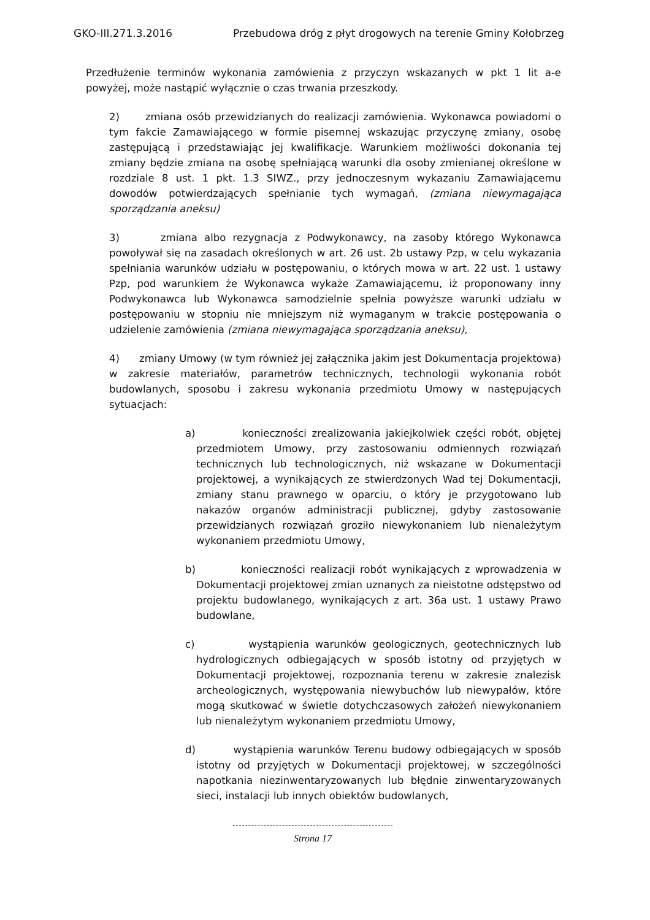GKO-III.271.3.2016 Przebudowa dróg z płyt drogowych na terenie Gminy Kołobrzeg
Przedłużenie terminów wykonania zamówienia z przyczyn wskazanych w pkt 1 lit a-e powyżej, może nastąpić wyłącznie o czas trwania przeszkody.
2) zmiana osób przewidzianych do realizacji zamówienia. Wykonawca powiadomi o tym fakcie Zamawiającego w formie pisemnej wskazując przyczynę zmiany, osobę zastępującą i przedstawiając jej kwalifikacje. Warunkiem możliwości dokonania tej zmiany będzie zmiana na osobę spełniającą warunki dla osoby zmienianej określone w rozdziale 8 ust. 1 pkt. 1.3 SIWZ., przy jednoczesnym wykazaniu Zamawiającemu dowodów potwierdzających spełnianie tych wymagań, (zmiana niewymagająca sporządzania aneksu)
3) zmiana albo rezygnacja z Podwykonawcy, na zasoby którego Wykonawca powoływał się na zasadach określonych w art. 26 ust. 2b ustawy Pzp, w celu wykazania spełniania warunków udziału w postępowaniu, o których mowa w art. 22 ust. 1 ustawy Pzp, pod warunkiem że Wykonawca wykaże Zamawiającemu, iż proponowany inny Podwykonawca lub Wykonawca samodzielnie spełnia powyższe warunki udziału w postępowaniu w stopniu nie mniejszym niż wymaganym w trakcie postępowania o udzielenie zamówienia (zmiana niewymagająca sporządzania aneksu),
4) zmiany Umowy (w tym również jej załącznika jakim jest Dokumentacja projektowa) w zakresie materiałów, parametrów technicznych, technologii wykonania robót budowlanych, sposobu i zakresu wykonania przedmiotu Umowy w następujących sytuacjach:
a) konieczności zrealizowania jakiejkolwiek części robót, objętej przedmiotem Umowy, przy zastosowaniu odmiennych rozwiązań technicznych lub technologicznych, niż wskazane w Dokumentacji projektowej, a wynikających ze stwierdzonych Wad tej Dokumentacji, zmiany stanu prawnego w oparciu, o który je przygotowano lub nakazów organów administracji publicznej, gdyby zastosowanie przewidzianych rozwiązań groziło niewykonaniem lub nienależytym wykonaniem przedmiotu Umowy,
b) konieczności realizacji robót wynikających z wprowadzenia w Dokumentacji projektowej zmian uznanych za nieistotne odstępstwo od projektu budowlanego, wynikających z art. 36a ust. 1 ustawy Prawo budowlane,
c) wystąpienia warunków geologicznych, geotechnicznych lub hydrologicznych odbiegających w sposób istotny od przyjętych w Dokumentacji projektowej, rozpoznania terenu w zakresie znalezisk archeologicznych, występowania niewybuchów lub niewypałów, które mogą skutkować w świetle dotychczasowych założeń niewykonaniem lub nienależytym wykonaniem przedmiotu Umowy,
d) wystąpienia warunków Terenu budowy odbiegających w sposób istotny od przyjętych w Dokumentacji projektowej, w szczególności napotkania niezinwentaryzowanych lub błędnie zinwentaryzowanych sieci, instalacji lub innych obiektów budowlanych,
Strona 17